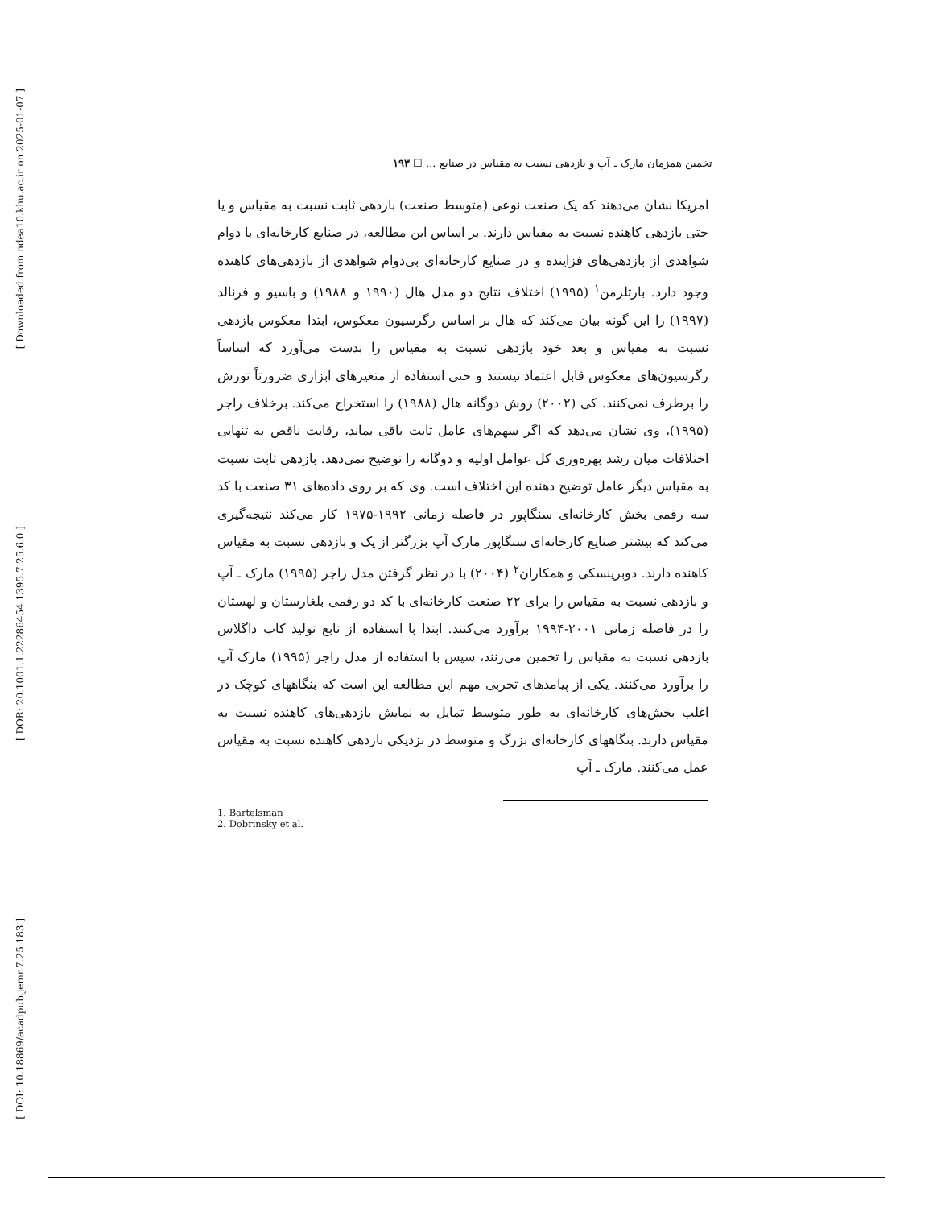[ Downloaded from ndea10.khu.ac.ir on 2025-01-07 ]
[ DOR: 20.1001.1.22286454.1395.7.25.6.0 ]
[ DOI: 10.18869/acadpub.jemr.7.25.183 ]
تخمین همزمان مارک ـ آپ و بازدهی نسبت به مقیاس در صنایع ... ☐ ۱۹۳
امریکا نشان می‌دهند که یک صنعت نوعی (متوسط صنعت) بازدهی ثابت نسبت به مقیاس و یا حتی بازدهی کاهنده نسبت به مقیاس دارند. بر اساس این مطالعه، در صنایع کارخانه‌ای با دوام شواهدی از بازدهی‌های فزاینده و در صنایع کارخانه‌ای بی‌دوام شواهدی از بازدهی‌های کاهنده وجود دارد. بارتلزمن<sup>۱</sup> (۱۹۹۵) اختلاف نتایج دو مدل هال (۱۹۹۰ و ۱۹۸۸) و باسیو و فرنالد (۱۹۹۷) را این گونه بیان می‌کند که هال بر اساس رگرسیون معکوس، ابتدا معکوس بازدهی نسبت به مقیاس و بعد خود بازدهی نسبت به مقیاس را بدست می‌آورد که اساساً رگرسیون‌های معکوس قابل اعتماد نیستند و حتی استفاده از متغیرهای ابزاری ضرورتاً تورش را برطرف نمی‌کنند. کی (۲۰۰۲) روش دوگانه هال (۱۹۸۸) را استخراج می‌کند. برخلاف راجر (۱۹۹۵)، وی نشان می‌دهد که اگر سهم‌های عامل ثابت باقی بماند، رقابت ناقص به تنهایی اختلافات میان رشد بهره‌وری کل عوامل اولیه و دوگانه را توضیح نمی‌دهد. بازدهی ثابت نسبت به مقیاس دیگر عامل توضیح دهنده این اختلاف است. وی که بر روی داده‌های ۳۱ صنعت با کد سه رقمی بخش کارخانه‌ای سنگاپور در فاصله زمانی ۱۹۹۲-۱۹۷۵ کار می‌کند نتیجه‌گیری می‌کند که بیشتر صنایع کارخانه‌ای سنگاپور مارک آپ بزرگتر از یک و بازدهی نسبت به مقیاس کاهنده دارند. دوبرینسکی و همکاران<sup>۲</sup> (۲۰۰۴) با در نظر گرفتن مدل راجر (۱۹۹۵) مارک ـ آپ و بازدهی نسبت به مقیاس را برای ۲۲ صنعت کارخانه‌ای با کد دو رقمی بلغارستان و لهستان را در فاصله زمانی ۲۰۰۱-۱۹۹۴ برآورد می‌کنند. ابتدا با استفاده از تابع تولید کاب داگلاس بازدهی نسبت به مقیاس را تخمین می‌زنند، سپس با استفاده از مدل راجر (۱۹۹۵) مارک آپ را برآورد می‌کنند. یکی از پیامدهای تجربی مهم این مطالعه این است که بنگاههای کوچک در اغلب بخش‌های کارخانه‌ای به طور متوسط تمایل به نمایش بازدهی‌های کاهنده نسبت به مقیاس دارند. بنگاههای کارخانه‌ای بزرگ و متوسط در نزدیکی بازدهی کاهنده نسبت به مقیاس عمل می‌کنند. مارک ـ آپ
1. Bartelsman
2. Dobrinsky et al.